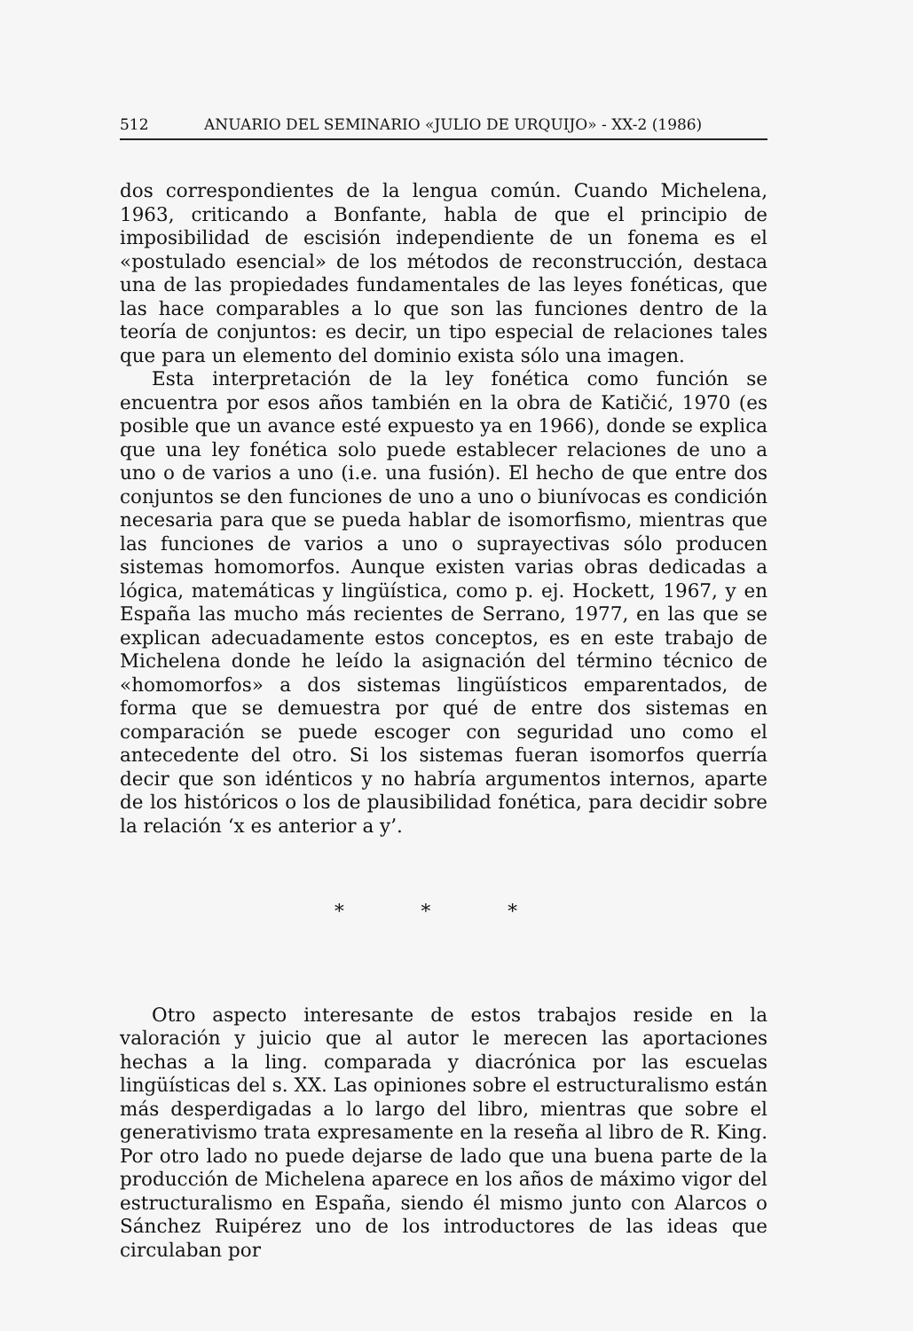512 ANUARIO DEL SEMINARIO «JULIO DE URQUIJO» - XX-2 (1986)
dos correspondientes de la lengua común. Cuando Michelena, 1963, criticando a Bonfante, habla de que el principio de imposibilidad de escisión independiente de un fonema es el «postulado esencial» de los métodos de reconstrucción, destaca una de las propiedades fundamentales de las leyes fonéticas, que las hace comparables a lo que son las funciones dentro de la teoría de conjuntos: es decir, un tipo especial de relaciones tales que para un elemento del dominio exista sólo una imagen.
Esta interpretación de la ley fonética como función se encuentra por esos años también en la obra de Katičić, 1970 (es posible que un avance esté expuesto ya en 1966), donde se explica que una ley fonética solo puede establecer relaciones de uno a uno o de varios a uno (i.e. una fusión). El hecho de que entre dos conjuntos se den funciones de uno a uno o biunívocas es condición necesaria para que se pueda hablar de isomorfismo, mientras que las funciones de varios a uno o suprayectivas sólo producen sistemas homomorfos. Aunque existen varias obras dedicadas a lógica, matemáticas y lingüística, como p. ej. Hockett, 1967, y en España las mucho más recientes de Serrano, 1977, en las que se explican adecuadamente estos conceptos, es en este trabajo de Michelena donde he leído la asignación del término técnico de «homomorfos» a dos sistemas lingüísticos emparentados, de forma que se demuestra por qué de entre dos sistemas en comparación se puede escoger con seguridad uno como el antecedente del otro. Si los sistemas fueran isomorfos querría decir que son idénticos y no habría argumentos internos, aparte de los históricos o los de plausibilidad fonética, para decidir sobre la relación ‘x es anterior a y’.
* * *
Otro aspecto interesante de estos trabajos reside en la valoración y juicio que al autor le merecen las aportaciones hechas a la ling. comparada y diacrónica por las escuelas lingüísticas del s. XX. Las opiniones sobre el estructuralismo están más desperdigadas a lo largo del libro, mientras que sobre el generativismo trata expresamente en la reseña al libro de R. King. Por otro lado no puede dejarse de lado que una buena parte de la producción de Michelena aparece en los años de máximo vigor del estructuralismo en España, siendo él mismo junto con Alarcos o Sánchez Ruipérez uno de los introductores de las ideas que circulaban por